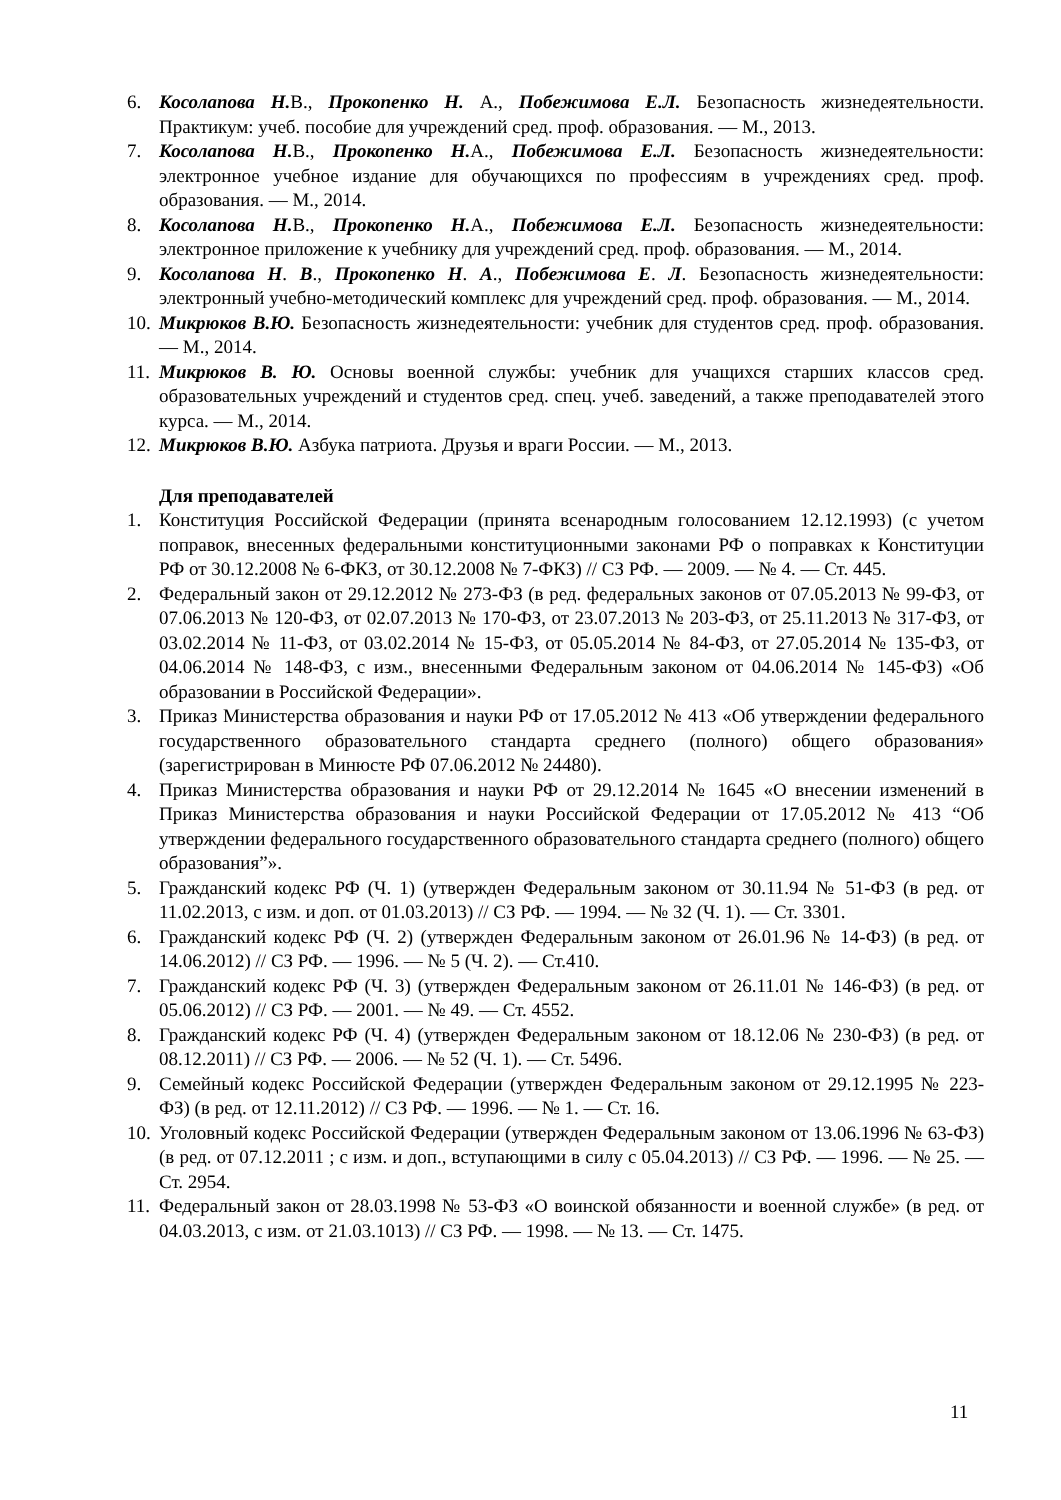6. Косолапова Н. В., Прокопенко Н. А., Побежимова Е.Л. Безопасность жизнедеятельности. Практикум: учеб. пособие для учреждений сред. проф. образования. — М., 2013.
7. Косолапова Н. В., Прокопенко Н. А., Побежимова Е.Л. Безопасность жизнедеятельности: электронное учебное издание для обучающихся по профессиям в учреждениях сред. проф. образования. — М., 2014.
8. Косолапова Н. В., Прокопенко Н. А., Побежимова Е.Л. Безопасность жизнедеятельности: электронное приложение к учебнику для учреждений сред. проф. образования. — М., 2014.
9. Косолапова Н. В., Прокопенко Н. А., Побежимова Е. Л. Безопасность жизнедеятельности: электронный учебно-методический комплекс для учреждений сред. проф. образования. — М., 2014.
10. Микрюков В.Ю. Безопасность жизнедеятельности: учебник для студентов сред. проф. образования. — М., 2014.
11. Микрюков В. Ю. Основы военной службы: учебник для учащихся старших классов сред. образовательных учреждений и студентов сред. спец. учеб. заведений, а также преподавателей этого курса. — М., 2014.
12. Микрюков В.Ю. Азбука патриота. Друзья и враги России. — М., 2013.
Для преподавателей
1. Конституция Российской Федерации (принята всенародным голосованием 12.12.1993) (с учетом поправок, внесенных федеральными конституционными законами РФ о поправках к Конституции РФ от 30.12.2008 № 6-ФКЗ, от 30.12.2008 № 7-ФКЗ) // СЗ РФ. — 2009. — № 4. — Ст. 445.
2. Федеральный закон от 29.12.2012 № 273-ФЗ (в ред. федеральных законов от 07.05.2013 № 99-ФЗ, от 07.06.2013 № 120-ФЗ, от 02.07.2013 № 170-ФЗ, от 23.07.2013 № 203-ФЗ, от 25.11.2013 № 317-ФЗ, от 03.02.2014 № 11-ФЗ, от 03.02.2014 № 15-ФЗ, от 05.05.2014 № 84-ФЗ, от 27.05.2014 № 135-ФЗ, от 04.06.2014 № 148-ФЗ, с изм., внесенными Федеральным законом от 04.06.2014 № 145-ФЗ) «Об образовании в Российской Федерации».
3. Приказ Министерства образования и науки РФ от 17.05.2012 № 413 «Об утверждении федерального государственного образовательного стандарта среднего (полного) общего образования» (зарегистрирован в Минюсте РФ 07.06.2012 № 24480).
4. Приказ Министерства образования и науки РФ от 29.12.2014 № 1645 «О внесении изменений в Приказ Министерства образования и науки Российской Федерации от 17.05.2012 № 413 “Об утверждении федерального государственного образовательного стандарта среднего (полного) общего образования”».
5. Гражданский кодекс РФ (Ч. 1) (утвержден Федеральным законом от 30.11.94 № 51-ФЗ (в ред. от 11.02.2013, с изм. и доп. от 01.03.2013) // СЗ РФ. — 1994. — № 32 (Ч. 1). — Ст. 3301.
6. Гражданский кодекс РФ (Ч. 2) (утвержден Федеральным законом от 26.01.96 № 14-ФЗ) (в ред. от 14.06.2012) // СЗ РФ. — 1996. — № 5 (Ч. 2). — Ст.410.
7. Гражданский кодекс РФ (Ч. 3) (утвержден Федеральным законом от 26.11.01 № 146-ФЗ) (в ред. от 05.06.2012) // СЗ РФ. — 2001. — № 49. — Ст. 4552.
8. Гражданский кодекс РФ (Ч. 4) (утвержден Федеральным законом от 18.12.06 № 230-ФЗ) (в ред. от 08.12.2011) // СЗ РФ. — 2006. — № 52 (Ч. 1). — Ст. 5496.
9. Семейный кодекс Российской Федерации (утвержден Федеральным законом от 29.12.1995 № 223-ФЗ) (в ред. от 12.11.2012) // СЗ РФ. — 1996. — № 1. — Ст. 16.
10. Уголовный кодекс Российской Федерации (утвержден Федеральным законом от 13.06.1996 № 63-ФЗ) (в ред. от 07.12.2011 ; с изм. и доп., вступающими в силу с 05.04.2013) // СЗ РФ. — 1996. — № 25. — Ст. 2954.
11. Федеральный закон от 28.03.1998 № 53-ФЗ «О воинской обязанности и военной службе» (в ред. от 04.03.2013, с изм. от 21.03.1013) // СЗ РФ. — 1998. — № 13. — Ст. 1475.
11